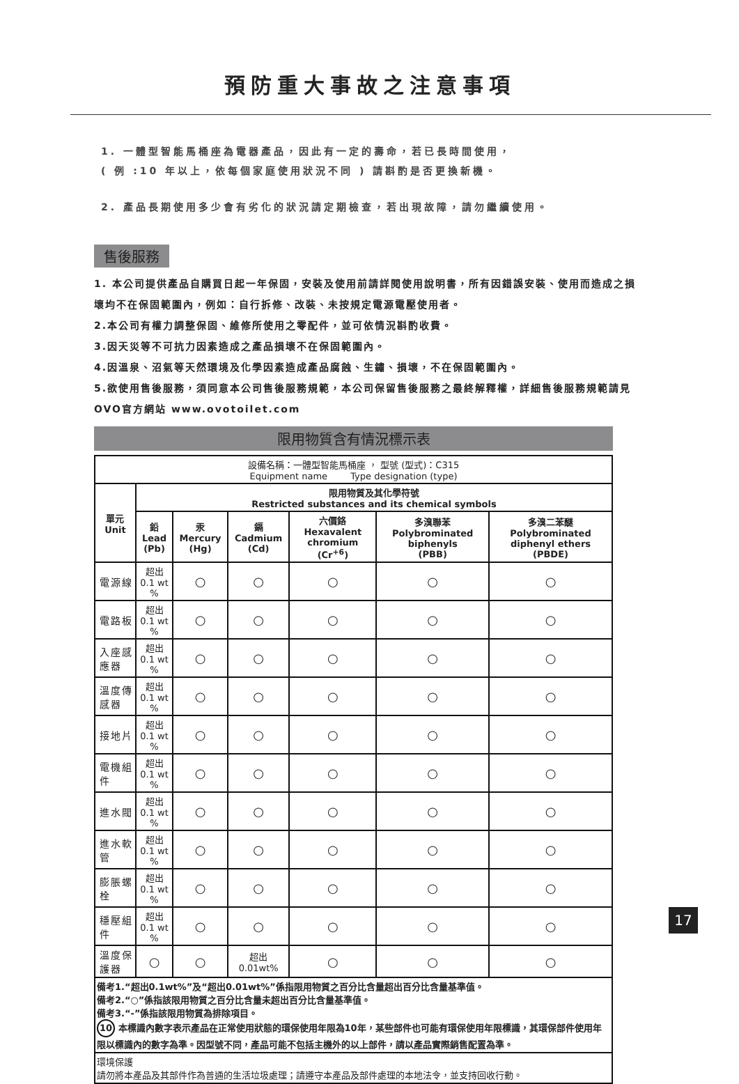預防重大事故之注意事項
1. 一體型智能馬桶座為電器產品，因此有一定的壽命，若已長時間使用，
( 例 :10 年以上，依每個家庭使用狀況不同 ) 請斟酌是否更換新機。
2. 產品長期使用多少會有劣化的狀況請定期檢查，若出現故障，請勿繼續使用。
售後服務
1. 本公司提供產品自購買日起一年保固，安裝及使用前請詳閱使用說明書，所有因錯誤安裝、使用而造成之損壞均不在保固範圍內，例如：自行拆修、改裝、未按規定電源電壓使用者。
2.本公司有權力調整保固、維修所使用之零配件，並可依情況斟酌收費。
3.因天災等不可抗力因素造成之產品損壞不在保固範圍內。
4.因溫泉、沼氣等天然環境及化學因素造成產品腐蝕、生鏽、損壞，不在保固範圍內。
5.欲使用售後服務，須同意本公司售後服務規範，本公司保留售後服務之最終解釋權，詳細售後服務規範請見OVO官方網站 www.ovotoilet.com
限用物質含有情況標示表
| 設備名稱：一體型智能馬桶座 ， 型號 (型式)：C315 Equipment name Type designation (type) | | | | | | |
| 單元 Unit | 限用物質及其化學符號 Restricted substances and its chemical symbols | | | | | |
| | 鉛 Lead (Pb) | 汞 Mercury (Hg) | 鎘 Cadmium (Cd) | 六價鉻 Hexavalent chromium (Cr<sup>+6</sup>) | 多溴聯苯 Polybrominated biphenyls (PBB) | 多溴二苯醚 Polybrominated diphenyl ethers (PBDE) |
| 電源線 | 超出 0.1 wt % | ○ | ○ | ○ | ○ | ○ |
| 電路板 | 超出 0.1 wt % | ○ | ○ | ○ | ○ | ○ |
| 入座感應器 | 超出 0.1 wt % | ○ | ○ | ○ | ○ | ○ |
| 溫度傳感器 | 超出 0.1 wt % | ○ | ○ | ○ | ○ | ○ |
| 接地片 | 超出 0.1 wt % | ○ | ○ | ○ | ○ | ○ |
| 電機組件 | 超出 0.1 wt % | ○ | ○ | ○ | ○ | ○ |
| 進水閥 | 超出 0.1 wt % | ○ | ○ | ○ | ○ | ○ |
| 進水軟管 | 超出 0.1 wt % | ○ | ○ | ○ | ○ | ○ |
| 膨脹螺栓 | 超出 0.1 wt % | ○ | ○ | ○ | ○ | ○ |
| 穩壓組件 | 超出 0.1 wt % | ○ | ○ | ○ | ○ | ○ |
| 溫度保護器 | ○ | ○ | 超出 0.01wt% | ○ | ○ | ○ |
| 備考1.“超出0.1wt%”及“超出0.01wt%”係指限用物質之百分比含量超出百分比含量基準值。 備考2.“○”係指該限用物質之百分比含量未超出百分比含量基準值。 備考3.“-”係指該限用物質為排除項目。 10 本標識內數字表示產品在正常使用狀態的環保使用年限為10年，某些部件也可能有環保使用年限標識，其環保部件使用年限以標識內的數字為準。因型號不同，產品可能不包括主機外的以上部件，請以產品實際銷售配置為準。 | | | | | | |
| 環境保護 請勿將本產品及其部件作為普通的生活垃圾處理；請遵守本產品及部件處理的本地法令，並支持回收行動。 | | | | | | |
17